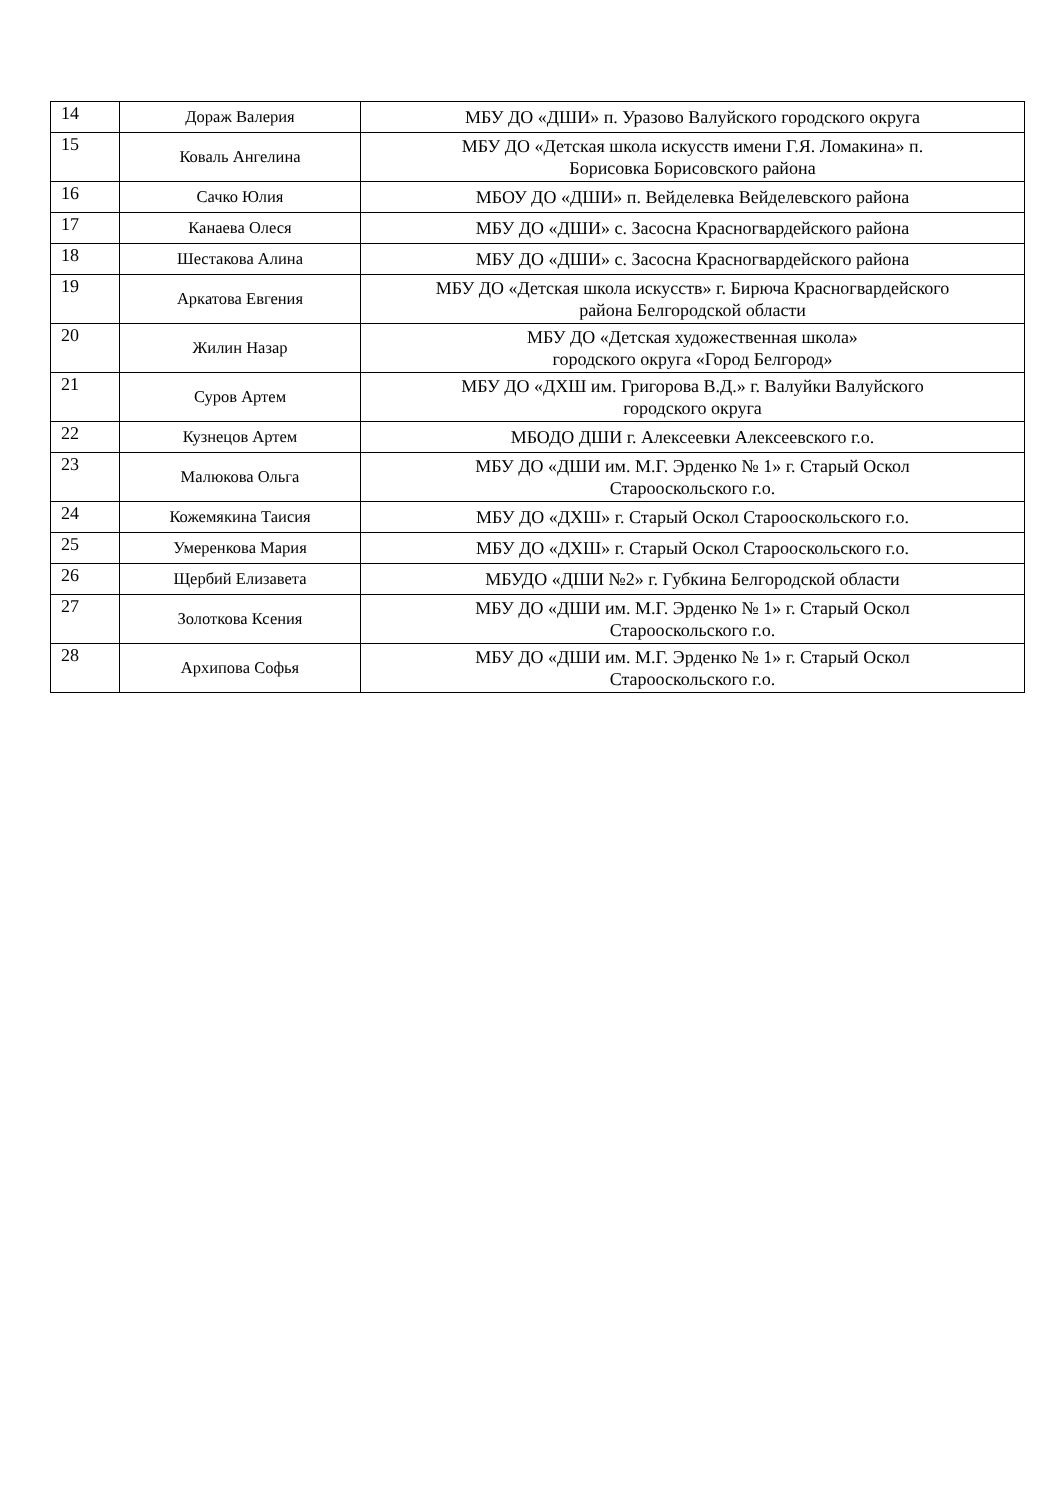| 14 | Дораж Валерия | МБУ ДО «ДШИ» п. Уразово Валуйского городского округа |
| 15 | Коваль Ангелина | МБУ ДО «Детская школа искусств имени Г.Я. Ломакина» п. Борисовка Борисовского района |
| 16 | Сачко Юлия | МБОУ ДО «ДШИ» п. Вейделевка Вейделевского района |
| 17 | Канаева Олеся | МБУ ДО «ДШИ» с. Засосна Красногвардейского района |
| 18 | Шестакова Алина | МБУ ДО «ДШИ» с. Засосна Красногвардейского района |
| 19 | Аркатова Евгения | МБУ ДО «Детская школа искусств» г. Бирюча Красногвардейского района Белгородской области |
| 20 | Жилин Назар | МБУ ДО «Детская художественная школа» городского округа «Город Белгород» |
| 21 | Суров Артем | МБУ ДО «ДХШ им. Григорова В.Д.» г. Валуйки Валуйского городского округа |
| 22 | Кузнецов Артем | МБОДО ДШИ г. Алексеевки Алексеевского г.о. |
| 23 | Малюкова Ольга | МБУ ДО «ДШИ им. М.Г. Эрденко № 1» г. Старый Оскол Старооскольского г.о. |
| 24 | Кожемякина Таисия | МБУ ДО «ДХШ» г. Старый Оскол Старооскольского г.о. |
| 25 | Умеренкова Мария | МБУ ДО «ДХШ» г. Старый Оскол Старооскольского г.о. |
| 26 | Щербий Елизавета | МБУДО «ДШИ №2» г. Губкина Белгородской области |
| 27 | Золоткова Ксения | МБУ ДО «ДШИ им. М.Г. Эрденко № 1» г. Старый Оскол Старооскольского г.о. |
| 28 | Архипова Софья | МБУ ДО «ДШИ им. М.Г. Эрденко № 1» г. Старый Оскол Старооскольского г.о. |